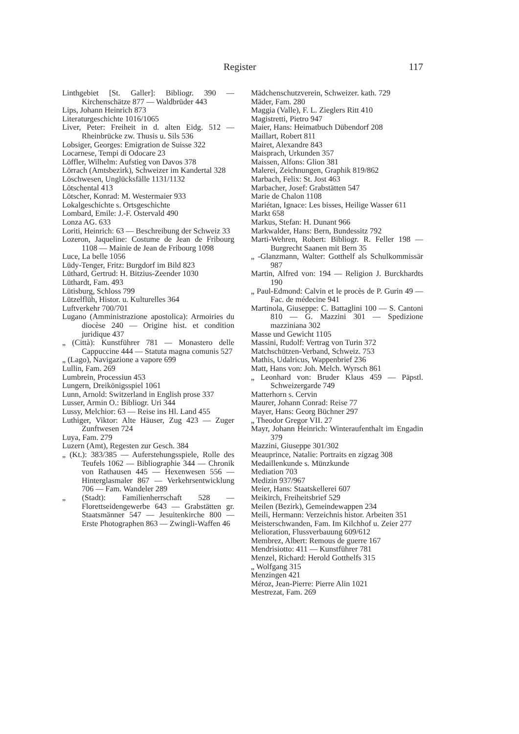Register 117
Linthgebiet [St. Galler]: Bibliogr. 390 — Kirchenschätze 877 — Waldbrüder 443
Lips, Johann Heinrich 873
Literaturgeschichte 1016/1065
Liver, Peter: Freiheit in d. alten Eidg. 512 — Rheinbrücke zw. Thusis u. Sils 536
Lobsiger, Georges: Emigration de Suisse 322
Locarnese, Tempi di Odocare 23
Löffler, Wilhelm: Aufstieg von Davos 378
Lörrach (Amtsbezirk), Schweizer im Kandertal 328
Löschwesen, Unglücksfälle 1131/1132
Lötschental 413
Lötscher, Konrad: M. Westermaier 933
Lokalgeschichte s. Ortsgeschichte
Lombard, Emile: J.-F. Ostervald 490
Lonza AG. 633
Loriti, Heinrich: 63 — Beschreibung der Schweiz 33
Lozeron, Jaqueline: Costume de Jean de Fribourg 1108 — Mainie de Jean de Fribourg 1098
Luce, La belle 1056
Lüdy-Tenger, Fritz: Burgdorf im Bild 823
Lüthard, Gertrud: H. Bitzius-Zeender 1030
Lüthardt, Fam. 493
Lütisburg, Schloss 799
Lützelflüh, Histor. u. Kulturelles 364
Luftverkehr 700/701
Lugano (Amministrazione apostolica): Armoiries du diocèse 240 — Origine hist. et condition juridique 437
„ (Città): Kunstführer 781 — Monastero delle Cappuccine 444 — Statuta magna comunis 527
„ (Lago), Navigazione a vapore 699
Lullin, Fam. 269
Lumbrein, Processiun 453
Lungern, Dreikönigsspiel 1061
Lunn, Arnold: Switzerland in English prose 337
Lusser, Armin O.: Bibliogr. Uri 344
Lussy, Melchior: 63 — Reise ins Hl. Land 455
Luthiger, Viktor: Alte Häuser, Zug 423 — Zuger Zunftwesen 724
Luya, Fam. 279
Luzern (Amt), Regesten zur Gesch. 384
„ (Kt.): 383/385 — Auferstehungsspiele, Rolle des Teufels 1062 — Bibliographie 344 — Chronik von Rathausen 445 — Hexenwesen 556 — Hinterglasmaler 867 — Verkehrsentwicklung 706 — Fam. Wandeler 289
„ (Stadt): Familienherrschaft 528 — Florettseidengewerbe 643 — Grabstätten gr. Staatsmänner 547 — Jesuitenkirche 800 — Erste Photographen 863 — Zwingli-Waffen 46
Mädchenschutzverein, Schweizer. kath. 729
Mäder, Fam. 280
Maggia (Valle), F. L. Zieglers Ritt 410
Magistretti, Pietro 947
Maier, Hans: Heimatbuch Dübendorf 208
Maillart, Robert 811
Mairet, Alexandre 843
Maisprach, Urkunden 357
Maissen, Alfons: Glion 381
Malerei, Zeichnungen, Graphik 819/862
Marbach, Felix: St. Jost 463
Marbacher, Josef: Grabstätten 547
Marie de Chalon 1108
Mariétan, Ignace: Les bisses, Heilige Wasser 611
Markt 658
Markus, Stefan: H. Dunant 966
Markwalder, Hans: Bern, Bundessitz 792
Marti-Wehren, Robert: Bibliogr. R. Feller 198 — Burgrecht Saanen mit Bern 35
„ -Glanzmann, Walter: Gotthelf als Schulkommissär 987
Martin, Alfred von: 194 — Religion J. Burckhardts 190
„ Paul-Edmond: Calvin et le procès de P. Gurin 49 — Fac. de médecine 941
Martinola, Giuseppe: C. Battaglini 100 — S. Cantoni 810 — G. Mazzini 301 — Spedizione mazziniana 302
Masse und Gewicht 1105
Massini, Rudolf: Vertrag von Turin 372
Matchschützen-Verband, Schweiz. 753
Mathis, Udalricus, Wappenbrief 236
Matt, Hans von: Joh. Melch. Wyrsch 861
„ Leonhard von: Bruder Klaus 459 — Päpstl. Schweizergarde 749
Matterhorn s. Cervin
Maurer, Johann Conrad: Reise 77
Mayer, Hans: Georg Büchner 297
„ Theodor Gregor VII. 27
Mayr, Johann Heinrich: Winteraufenthalt im Engadin 379
Mazzini, Giuseppe 301/302
Meauprince, Natalie: Portraits en zigzag 308
Medaillenkunde s. Münzkunde
Mediation 703
Medizin 937/967
Meier, Hans: Staatskellerei 607
Meikirch, Freiheitsbrief 529
Meilen (Bezirk), Gemeindewappen 234
Meili, Hermann: Verzeichnis histor. Arbeiten 351
Meisterschwanden, Fam. Im Kilchhof u. Zeier 277
Melioration, Flussverbauung 609/612
Membrez, Albert: Remous de guerre 167
Mendrisiotto: 411 — Kunstführer 781
Menzel, Richard: Herold Gotthelfs 315
„ Wolfgang 315
Menzingen 421
Méroz, Jean-Pierre: Pierre Alin 1021
Mestrezat, Fam. 269